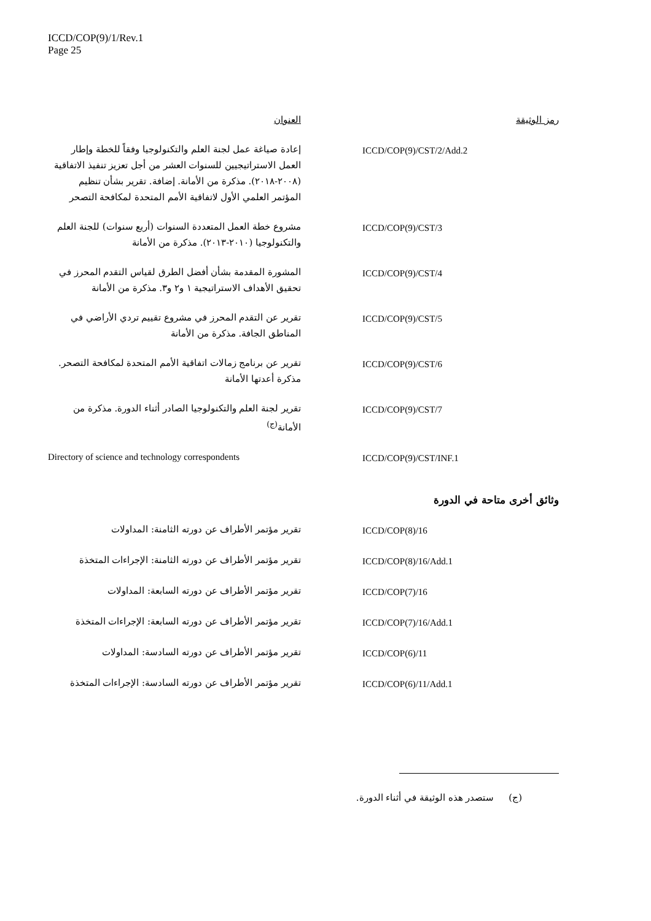ICCD/COP(9)/1/Rev.1
Page 25
| رمز الوثيقة | العنوان |
| --- | --- |
| ICCD/COP(9)/CST/2/Add.2 | إعادة صياغة عمل لجنة العلم والتكنولوجيا وفقاً للخطة وإطار العمل الاستراتيجيين للسنوات العشر من أجل تعزيز تنفيذ الاتفاقية (٢٠٠٨-٢٠١٨). مذكرة من الأمانة. إضافة. تقرير بشأن تنظيم المؤتمر العلمي الأول لاتفاقية الأمم المتحدة لمكافحة التصحر |
| ICCD/COP(9)/CST/3 | مشروع خطة العمل المتعددة السنوات (أربع سنوات) للجنة العلم والتكنولوجيا (٢٠١٠-٢٠١٣). مذكرة من الأمانة |
| ICCD/COP(9)/CST/4 | المشورة المقدمة بشأن أفضل الطرق لقياس التقدم المحرز في تحقيق الأهداف الاستراتيجية ١ و٢ و٣. مذكرة من الأمانة |
| ICCD/COP(9)/CST/5 | تقرير عن التقدم المحرز في مشروع تقييم تردي الأراضي في المناطق الجافة. مذكرة من الأمانة |
| ICCD/COP(9)/CST/6 | تقرير عن برنامج زمالات اتفاقية الأمم المتحدة لمكافحة التصحر. مذكرة أعدتها الأمانة |
| ICCD/COP(9)/CST/7 | تقرير لجنة العلم والتكنولوجيا الصادر أثناء الدورة. مذكرة من الأمانة<sup>(ج)</sup> |
| ICCD/COP(9)/CST/INF.1 | Directory of science and technology correspondents |
| وثائق أخرى متاحة في الدورة | |
| ICCD/COP(8)/16 | تقرير مؤتمر الأطراف عن دورته الثامنة: المداولات |
| ICCD/COP(8)/16/Add.1 | تقرير مؤتمر الأطراف عن دورته الثامنة: الإجراءات المتخذة |
| ICCD/COP(7)/16 | تقرير مؤتمر الأطراف عن دورته السابعة: المداولات |
| ICCD/COP(7)/16/Add.1 | تقرير مؤتمر الأطراف عن دورته السابعة: الإجراءات المتخذة |
| ICCD/COP(6)/11 | تقرير مؤتمر الأطراف عن دورته السادسة: المداولات |
| ICCD/COP(6)/11/Add.1 | تقرير مؤتمر الأطراف عن دورته السادسة: الإجراءات المتخذة |
(ج) ستصدر هذه الوثيقة في أثناء الدورة.